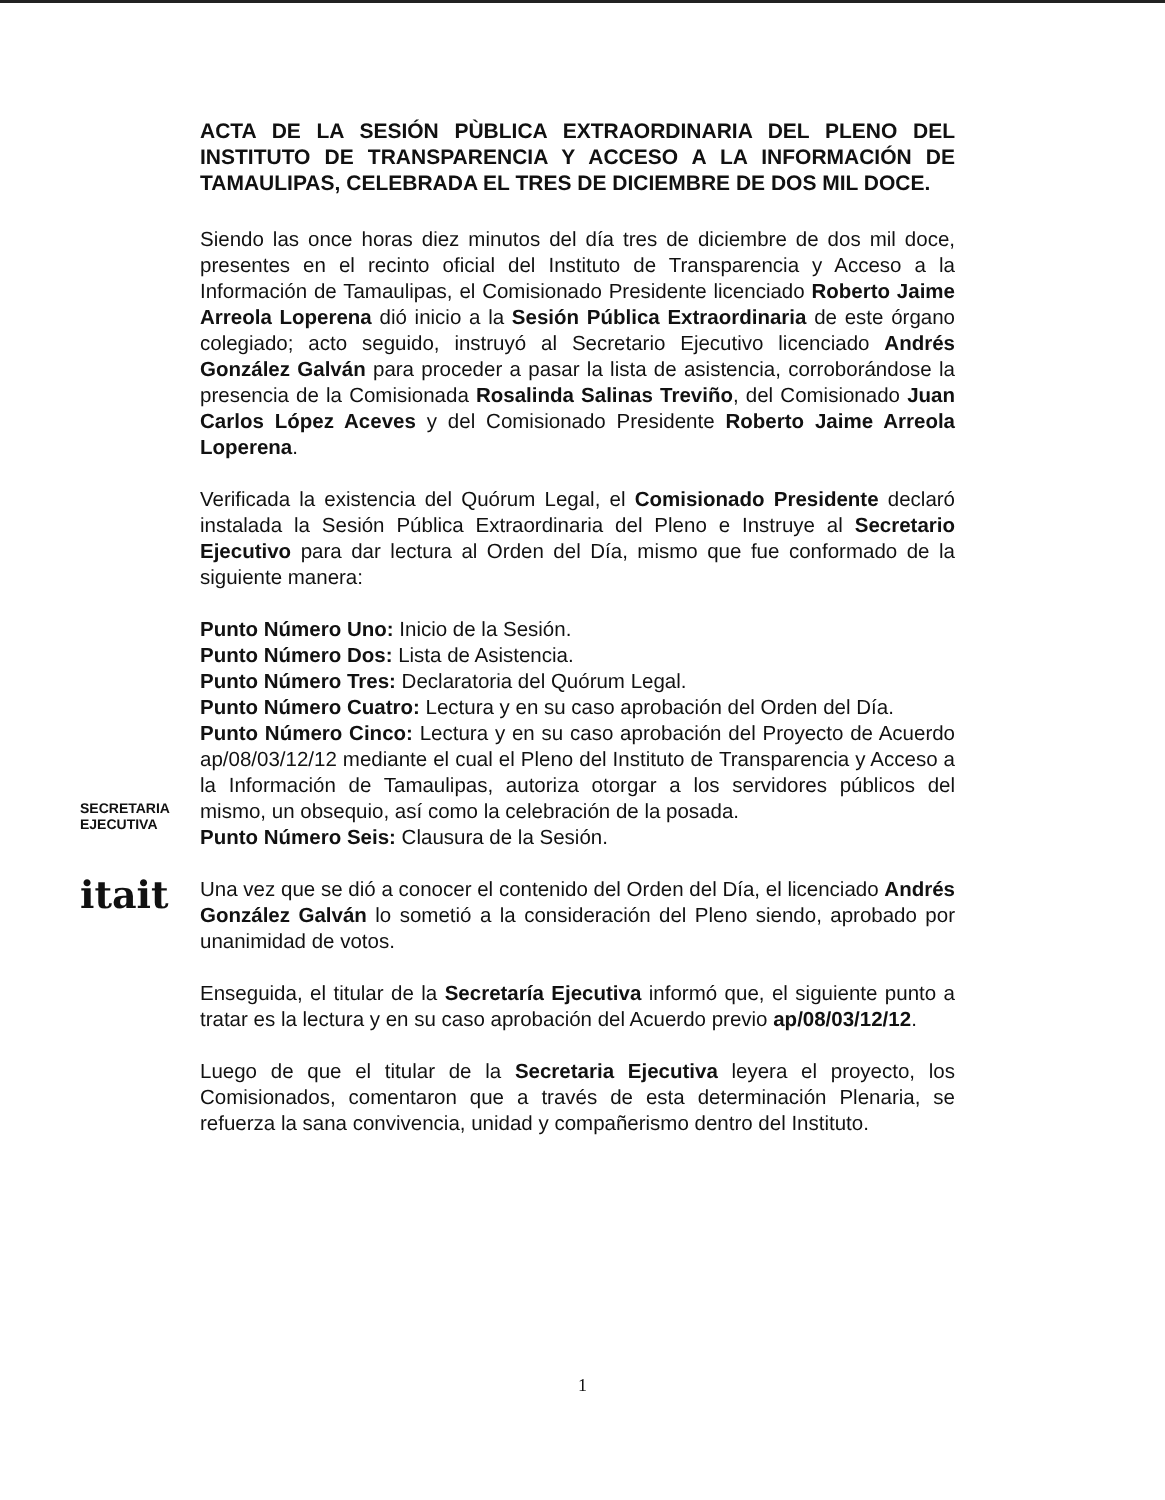ACTA DE LA SESIÓN PÙBLICA EXTRAORDINARIA DEL PLENO DEL INSTITUTO DE TRANSPARENCIA Y ACCESO A LA INFORMACIÓN DE TAMAULIPAS, CELEBRADA EL TRES DE DICIEMBRE DE DOS MIL DOCE.
Siendo las once horas diez minutos del día tres de diciembre de dos mil doce, presentes en el recinto oficial del Instituto de Transparencia y Acceso a la Información de Tamaulipas, el Comisionado Presidente licenciado Roberto Jaime Arreola Loperena dió inicio a la Sesión Pública Extraordinaria de este órgano colegiado; acto seguido, instruyó al Secretario Ejecutivo licenciado Andrés González Galván para proceder a pasar la lista de asistencia, corroborándose la presencia de la Comisionada Rosalinda Salinas Treviño, del Comisionado Juan Carlos López Aceves y del Comisionado Presidente Roberto Jaime Arreola Loperena.
Verificada la existencia del Quórum Legal, el Comisionado Presidente declaró instalada la Sesión Pública Extraordinaria del Pleno e Instruye al Secretario Ejecutivo para dar lectura al Orden del Día, mismo que fue conformado de la siguiente manera:
Punto Número Uno: Inicio de la Sesión.
Punto Número Dos: Lista de Asistencia.
Punto Número Tres: Declaratoria del Quórum Legal.
Punto Número Cuatro: Lectura y en su caso aprobación del Orden del Día.
Punto Número Cinco: Lectura y en su caso aprobación del Proyecto de Acuerdo ap/08/03/12/12 mediante el cual el Pleno del Instituto de Transparencia y Acceso a la Información de Tamaulipas, autoriza otorgar a los servidores públicos del mismo, un obsequio, así como la celebración de la posada.
Punto Número Seis: Clausura de la Sesión.
Una vez que se dió a conocer el contenido del Orden del Día, el licenciado Andrés González Galván lo sometió a la consideración del Pleno siendo, aprobado por unanimidad de votos.
Enseguida, el titular de la Secretaría Ejecutiva informó que, el siguiente punto a tratar es la lectura y en su caso aprobación del Acuerdo previo ap/08/03/12/12.
Luego de que el titular de la Secretaria Ejecutiva leyera el proyecto, los Comisionados, comentaron que a través de esta determinación Plenaria, se refuerza la sana convivencia, unidad y compañerismo dentro del Instituto.
SECRETARIA
EJECUTIVA
itait
1